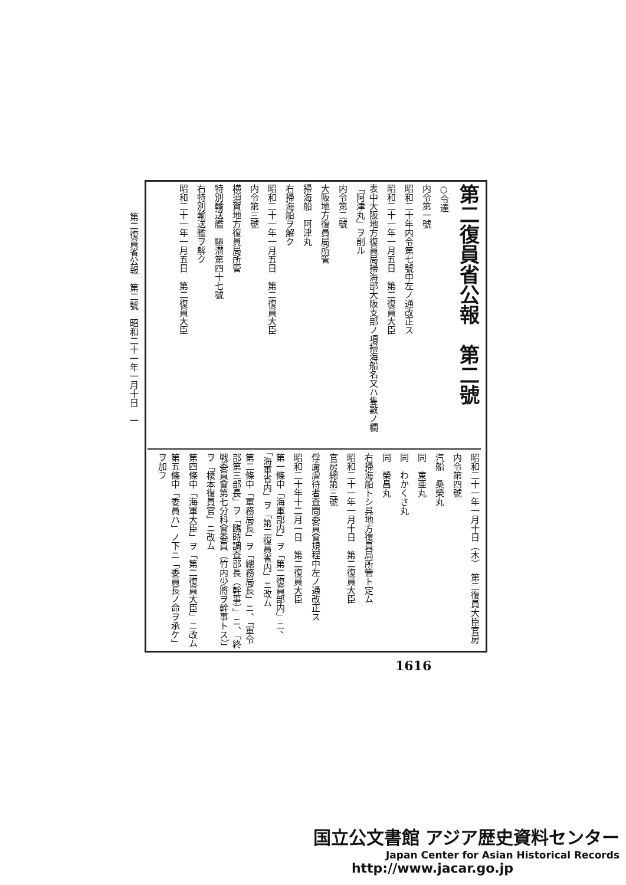第二復員省公報　第二號　昭和二十一年一月十日　一
第二復員省公報　第二號
○令達
内令第一號
昭和二十年内令第七號中左ノ通改正ス
昭和二十一年一月五日　第二復員大臣
表中大阪地方復員局掃海部大阪支部ノ項掃海船名又ハ隻數ノ欄「阿津丸」ヲ削ル
内令第二號
大阪地方復員局所管
掃海船　阿津丸
右掃海船ヲ解ク
昭和二十一年一月五日　第二復員大臣
内令第三號
横須賀地方復員局所管
特別輸送艦　驅潜第四十七號
右特別輸送艦ヲ解ク
昭和二十一年一月五日　第二復員大臣
昭和二十一年一月十日（木）　第二復員大臣官房
内令第四號
汽船　桑榮丸
同　東亜丸
同　わかくさ丸
同　榮昌丸
右掃海船トシ呉地方復員局所管ト定ム
昭和二十一年一月十日　第二復員大臣
官房總第三號
俘虜虐待者査問委員會規程中左ノ通改正ス
昭和二十年十二月一日　第二復員大臣
第一條中「海軍部内」ヲ「第二復員部内」ニ、「海軍省内」ヲ「第二復員省内」ニ改ム
第二條中「軍務局長」ヲ「總務局長」ニ、「軍令部第三部長」ヲ「臨時調査部長（幹事）」ニ、「終戦委員會第七分科會委員（竹内少將ヲ幹事トス）」ヲ「榎本復員官」ニ改ム
第四條中「海軍大臣」ヲ「第二復員大臣」ニ改ム
第五條中「委員ハ」ノ下ニ「委員長ノ命ヲ承ケ」ヲ加フ
1616
国立公文書館 アジア歴史資料センター
Japan Center for Asian Historical Records
http://www.jacar.go.jp